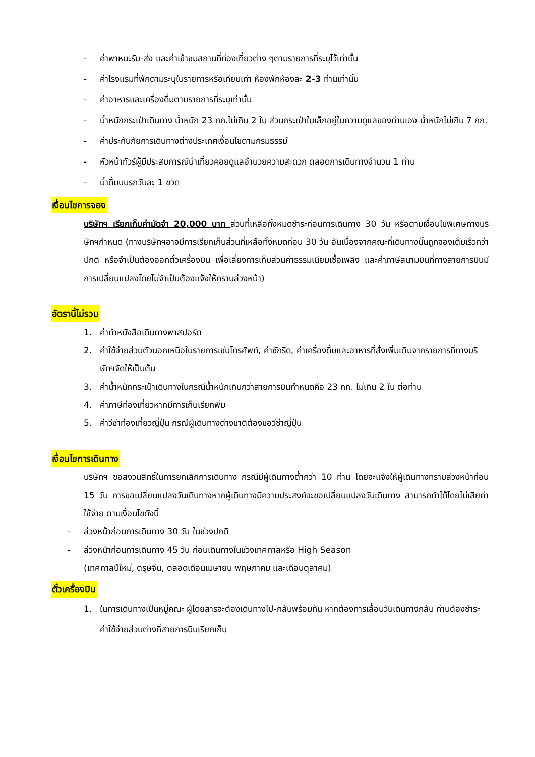- ค่าพาหนะรับ-ส่ง และค่าเข้าชมสถานที่ท่องเที่ยวต่าง ๆตามรายการที่ระบุไว้เท่านั้น
- ค่าโรงแรมที่พักตามระบุในรายการหรือเทียบเท่า ห้องพักห้องละ 2-3 ท่านเท่านั้น
- ค่าอาหารและเครื่องดื่มตามรายการที่ระบุเท่านั้น
- น้ำหนักกระเป๋าเดินทาง น้ำหนัก 23 กก.ไม่เกิน 2 ใบ ส่วนกระเป๋าใบเล็กอยู่ในความดูแลของท่านเอง น้ำหนักไม่เกิน 7 กก.
- ค่าประกันภัยการเดินทางต่างประเทศเงื่อนไขตามกรมธรรม์
- หัวหน้าทัวร์ผู้มีประสบการณ์นำเที่ยวคอยดูแลอำนวยความสะดวก ตลอดการเดินทางจำนวน 1 ท่าน
- น้ำดื่มบนรถวันละ 1 ขวด
เงื่อนไขการจอง
บริษัทฯ เรียกเก็บค่ามัดจำ 20,000 บาท ส่วนที่เหลือทั้งหมดชำระก่อนการเดินทาง 30 วัน หรือตามเงื่อนไขพิเศษทางบริษัทฯกำหนด (ทางบริษัทฯอาจมีการเรียกเก็บส่วนที่เหลือทั้งหมดก่อน 30 วัน อันเนื่องจากคณะที่เดินทางนั้นถูกจองเต็มเร็วกว่าปกติ หรือจำเป็นต้องออกตั๋วเครื่องบิน เพื่อเลี่ยงการเก็บส่วนค่าธรรมเนียมเชื้อเพลิง และค่าภาษีสนามบินที่ทางสายการบินมีการเปลี่ยนแปลงโดยไม่จำเป็นต้องแจ้งให้ทราบล่วงหน้า)
อัตรานี้ไม่รวม
1. ค่าทำหนังสือเดินทางพาสปอร์ต
2. ค่าใช้จ่ายส่วนตัวนอกเหนือในรายการเช่นโทรศัพท์, ค่าซักรีด, ค่าเครื่องดื่มและอาหารที่สั่งเพิ่มเติมจากรายการที่ทางบริษัทฯจัดให้เป็นต้น
3. ค่าน้ำหนักกระเป๋าเดินทางในกรณีน้ำหนักเกินกว่าสายการบินกำหนดคือ 23 กก. ไม่เกิน 2 ใบ ต่อท่าน
4. ค่าภาษีท่องเที่ยวหากมีการเก็บเรียกพิ่ม
5. ค่าวีซ่าท่องเที่ยวญี่ปุ่น กรณีผู้เดินทางต่างชาติต้องขอวีซ่าญี่ปุ่น
เงื่อนไขการเดินทาง
บริษัทฯ ขอสงวนสิทธิ์ในการยกเลิกการเดินทาง กรณีมีผู้เดินทางต่ำกว่า 10 ท่าน โดยจะแจ้งให้ผู้เดินทางทราบล่วงหน้าก่อน 15 วัน การขอเปลี่ยนแปลงวันเดินทางหากผู้เดินทางมีความประสงค์จะขอเปลี่ยนแปลงวันเดินทาง สามารถทำได้โดยไม่เสียค่าใช้จ่าย ตามเงื่อนไขดังนี้
- ล่วงหน้าก่อนการเดินทาง 30 วัน ในช่วงปกติ
- ล่วงหน้าก่อนการเดินทาง 45 วัน ก่อนเดินทางในช่วงเทศกาลหรือ High Season
(เทศกาลปีใหม่, ตรุษจีน, ตลอดเดือนเมษายน พฤษภาคม และเดือนตุลาคม)
ตั๋วเครื่องบิน
1. ในการเดินทางเป็นหมู่คณะ ผู้โดยสารจะต้องเดินทางไป-กลับพร้อมกัน หากต้องการเลื่อนวันเดินทางกลับ ท่านต้องชำระค่าใช้จ่ายส่วนต่างที่สายการบินเรียกเก็บ